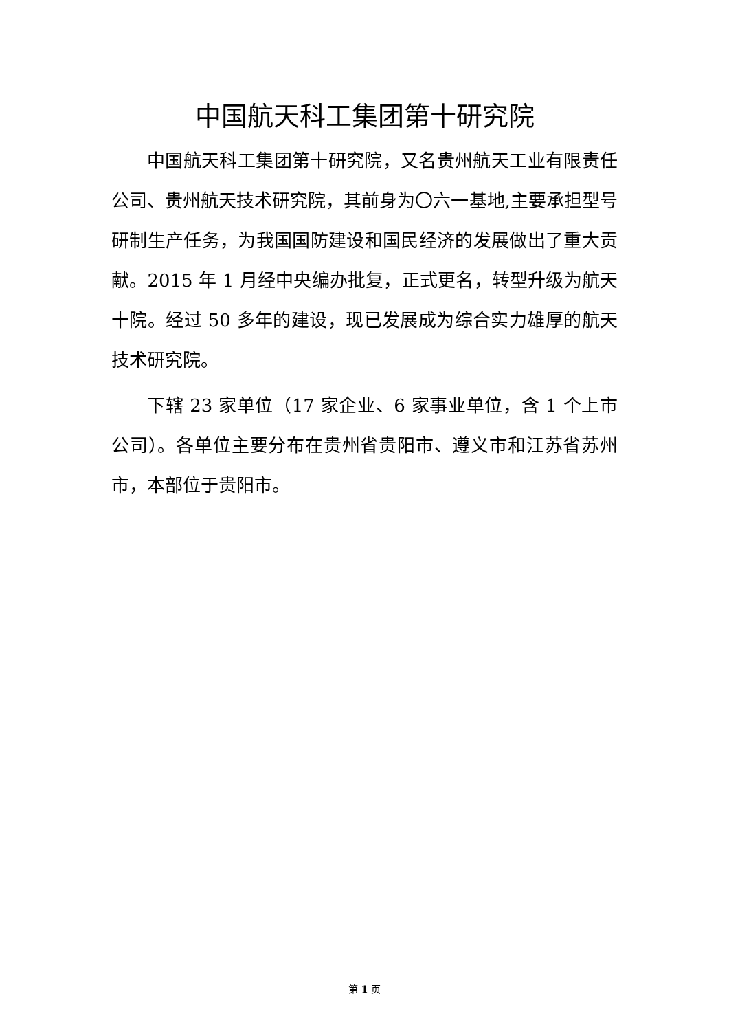中国航天科工集团第十研究院
中国航天科工集团第十研究院，又名贵州航天工业有限责任公司、贵州航天技术研究院，其前身为〇六一基地,主要承担型号研制生产任务，为我国国防建设和国民经济的发展做出了重大贡献。2015 年 1 月经中央编办批复，正式更名，转型升级为航天十院。经过 50 多年的建设，现已发展成为综合实力雄厚的航天技术研究院。
下辖 23 家单位（17 家企业、6 家事业单位，含 1 个上市公司）。各单位主要分布在贵州省贵阳市、遵义市和江苏省苏州市，本部位于贵阳市。
第 1 页